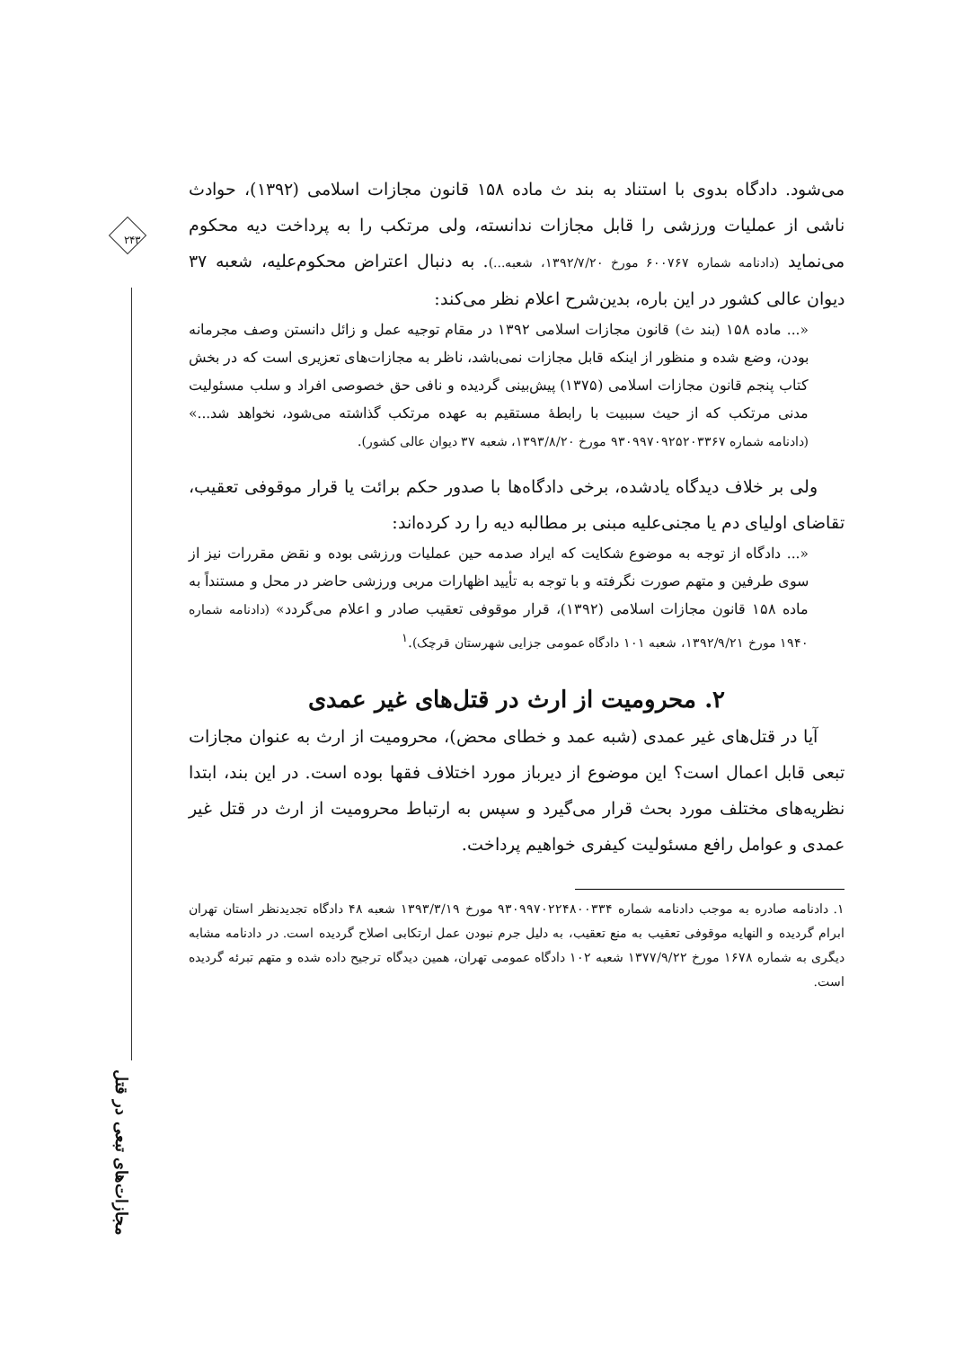۲۴۳
مجازات‌های تبعی در قتل
می‌شود. دادگاه بدوی با استناد به بند ث ماده ۱۵۸ قانون مجازات اسلامی (۱۳۹۲)، حوادث ناشی از عملیات ورزشی را قابل مجازات ندانسته، ولی مرتکب را به پرداخت دیه محکوم می‌نماید (دادنامه شماره ۶۰۰۷۶۷ مورخ ۱۳۹۲/۷/۲۰، شعبه...). به دنبال اعتراض محکوم‌علیه، شعبه ۳۷ دیوان عالی کشور در این باره، بدین‌شرح اعلام نظر می‌کند:
«... ماده ۱۵۸ (بند ث) قانون مجازات اسلامی ۱۳۹۲ در مقام توجیه عمل و زائل دانستن وصف مجرمانه بودن، وضع شده و منظور از اینکه قابل مجازات نمی‌باشد، ناظر به مجازات‌های تعزیری است که در بخش کتاب پنجم قانون مجازات اسلامی (۱۳۷۵) پیش‌بینی گردیده و نافی حق خصوصی افراد و سلب مسئولیت مدنی مرتکب که از حیث سببیت با رابطهٔ مستقیم به عهده مرتکب گذاشته می‌شود، نخواهد شد...» (دادنامه شماره ۹۳۰۹۹۷۰۹۲۵۲۰۳۳۶۷ مورخ ۱۳۹۳/۸/۲۰، شعبه ۳۷ دیوان عالی کشور).
ولی بر خلاف دیدگاه یادشده، برخی دادگاه‌ها با صدور حکم برائت یا قرار موقوفی تعقیب، تقاضای اولیای دم یا مجنی‌علیه مبنی بر مطالبه دیه را رد کرده‌اند:
«... دادگاه از توجه به موضوع شکایت که ایراد صدمه حین عملیات ورزشی بوده و نقض مقررات نیز از سوی طرفین و متهم صورت نگرفته و با توجه به تأیید اظهارات مربی ورزشی حاضر در محل و مستنداً به ماده ۱۵۸ قانون مجازات اسلامی (۱۳۹۲)، قرار موقوفی تعقیب صادر و اعلام می‌گردد» (دادنامه شماره ۱۹۴۰ مورخ ۱۳۹۲/۹/۲۱، شعبه ۱۰۱ دادگاه عمومی جزایی شهرستان قرچک).<sup>۱</sup>
۲. محرومیت از ارث در قتل‌های غیر عمدی
آیا در قتل‌های غیر عمدی (شبه عمد و خطای محض)، محرومیت از ارث به عنوان مجازات تبعی قابل اعمال است؟ این موضوع از دیرباز مورد اختلاف فقها بوده است. در این بند، ابتدا نظریه‌های مختلف مورد بحث قرار می‌گیرد و سپس به ارتباط محرومیت از ارث در قتل غیر عمدی و عوامل رافع مسئولیت کیفری خواهیم پرداخت.
۱. دادنامه صادره به موجب دادنامه شماره ۹۳۰۹۹۷۰۲۲۴۸۰۰۳۳۴ مورخ ۱۳۹۳/۳/۱۹ شعبه ۴۸ دادگاه تجدیدنظر استان تهران ابرام گردیده و النهایه موقوفی تعقیب به منع تعقیب، به دلیل جرم نبودن عمل ارتکابی اصلاح گردیده است. در دادنامه مشابه دیگری به شماره ۱۶۷۸ مورخ ۱۳۷۷/۹/۲۲ شعبه ۱۰۲ دادگاه عمومی تهران، همین دیدگاه ترجیح داده شده و متهم تبرئه گردیده است.